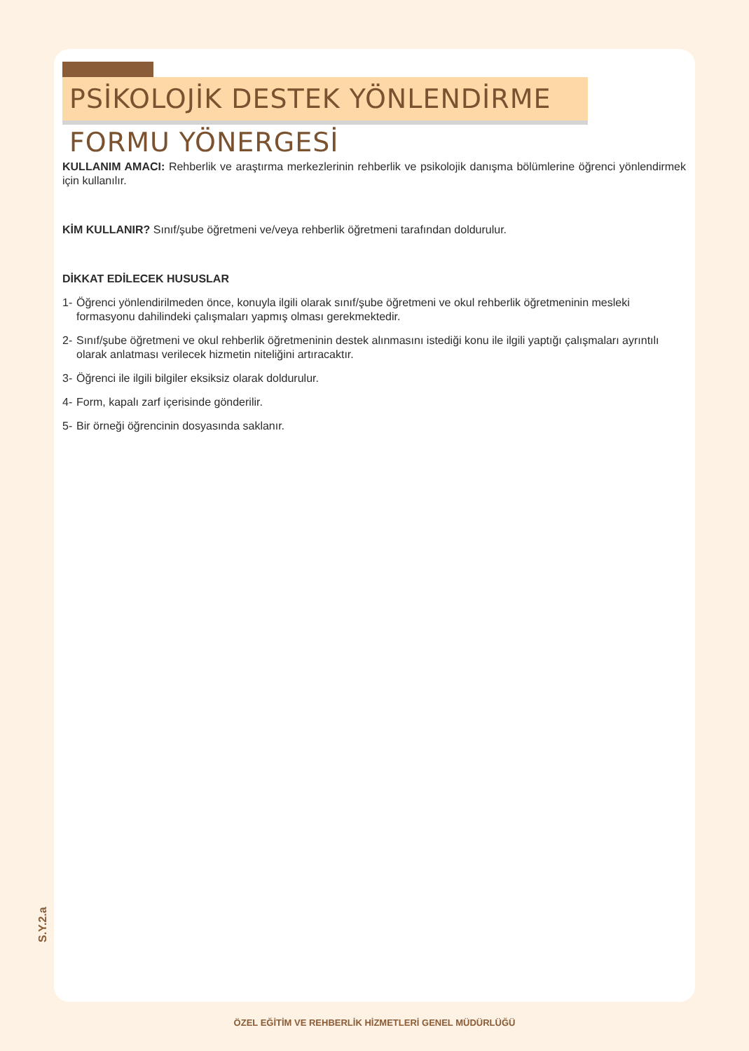PSİKOLOJİK DESTEK YÖNLENDİRME FORMU YÖNERGESİ
KULLANIM AMACI: Rehberlik ve araştırma merkezlerinin rehberlik ve psikolojik danışma bölümlerine öğrenci yönlendirmek için kullanılır.
KİM KULLANIR? Sınıf/şube öğretmeni ve/veya rehberlik öğretmeni tarafından doldurulur.
DİKKAT EDİLECEK HUSUSLAR
1- Öğrenci yönlendirilmeden önce, konuyla ilgili olarak sınıf/şube öğretmeni ve okul rehberlik öğretmeninin mesleki formasyonu dahilindeki çalışmaları yapmış olması gerekmektedir.
2- Sınıf/şube öğretmeni ve okul rehberlik öğretmeninin destek alınmasını istediği konu ile ilgili yaptığı çalışmaları ayrıntılı olarak anlatması verilecek hizmetin niteliğini artıracaktır.
3- Öğrenci ile ilgili bilgiler eksiksiz olarak doldurulur.
4- Form, kapalı zarf içerisinde gönderilir.
5- Bir örneği öğrencinin dosyasında saklanır.
S.Y.2.a
ÖZEL EĞİTİM VE REHBERLİK HİZMETLERİ GENEL MÜDÜRLÜĞÜ